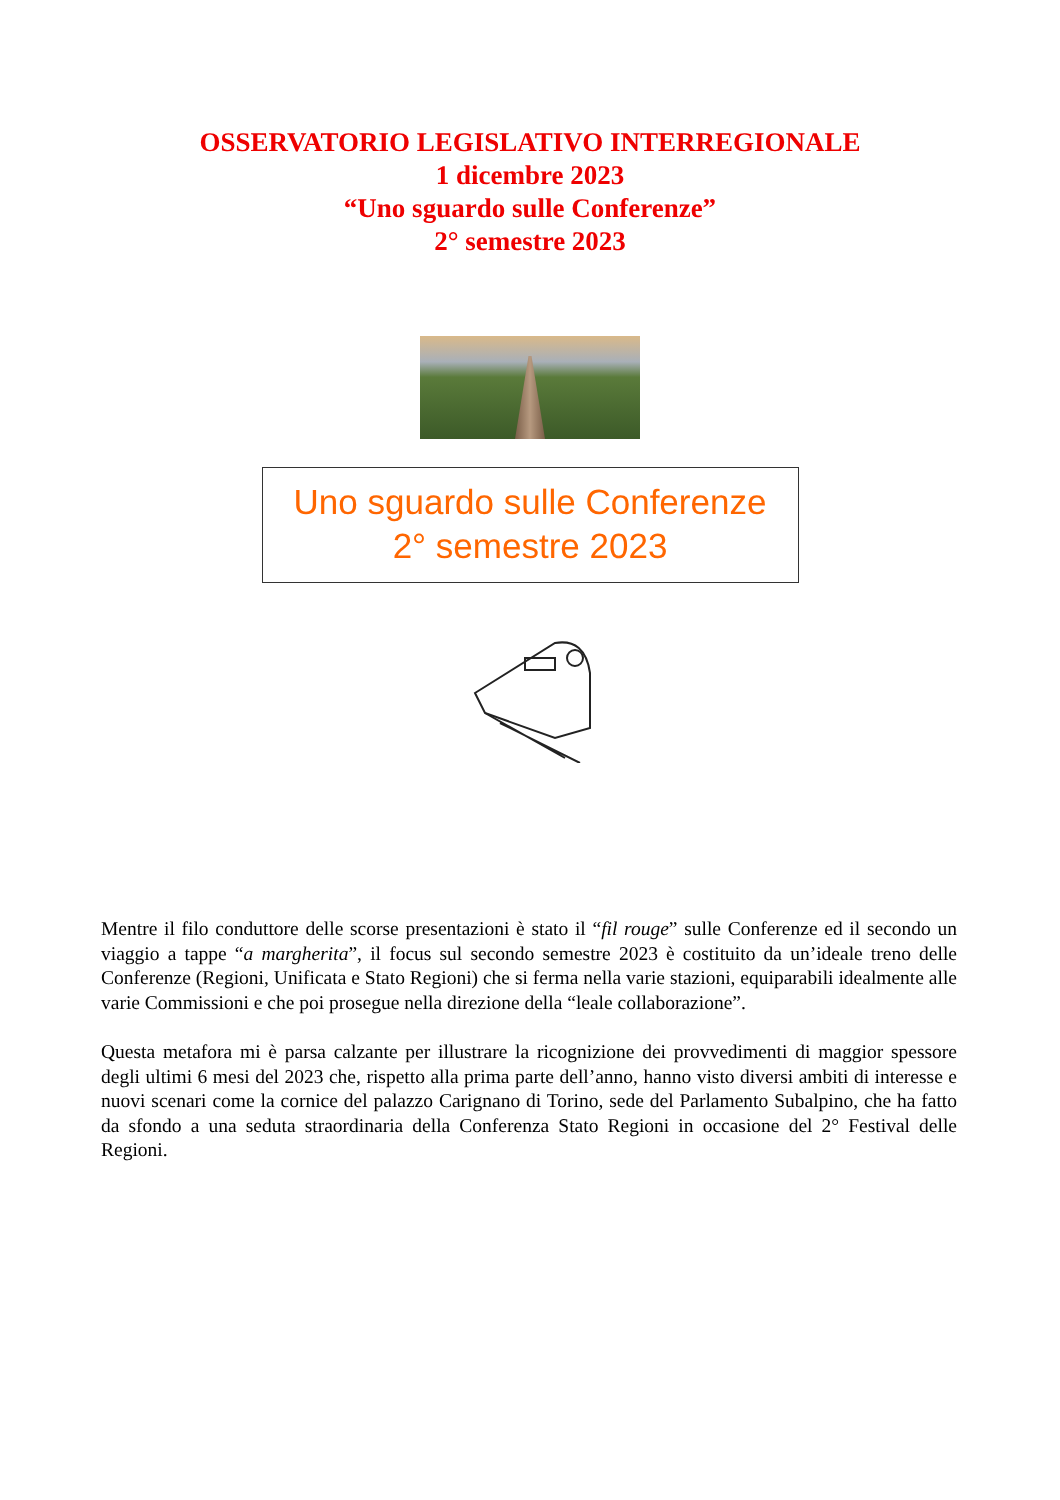OSSERVATORIO LEGISLATIVO INTERREGIONALE
1 dicembre 2023
“Uno sguardo sulle Conferenze”
2° semestre 2023
Uno sguardo sulle Conferenze
2° semestre 2023
Mentre il filo conduttore delle scorse presentazioni è stato il “fil rouge” sulle Conferenze ed il secondo un viaggio a tappe “a margherita”, il focus sul secondo semestre 2023 è costituito da un’ideale treno delle Conferenze (Regioni, Unificata e Stato Regioni) che si ferma nella varie stazioni, equiparabili idealmente alle varie Commissioni e che poi prosegue nella direzione della “leale collaborazione”.
Questa metafora mi è parsa calzante per illustrare la ricognizione dei provvedimenti di maggior spessore degli ultimi 6 mesi del 2023 che, rispetto alla prima parte dell’anno, hanno visto diversi ambiti di interesse e nuovi scenari come la cornice del palazzo Carignano di Torino, sede del Parlamento Subalpino, che ha fatto da sfondo a una seduta straordinaria della Conferenza Stato Regioni in occasione del 2° Festival delle Regioni.